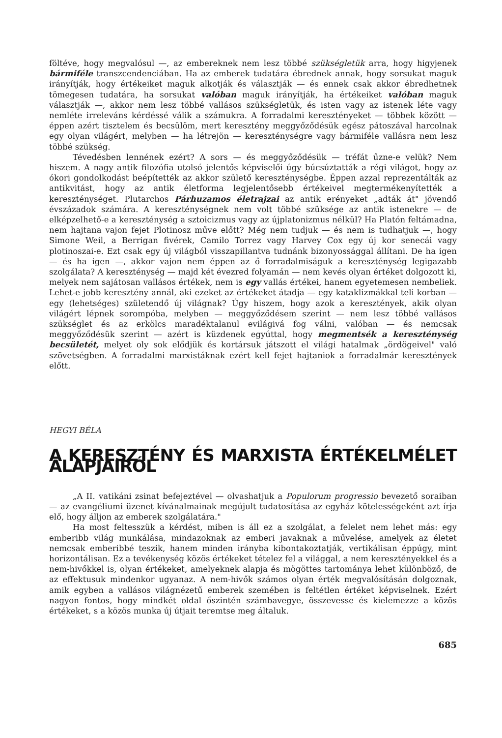föltéve, hogy megvalósul —, az embereknek nem lesz többé szükségletük arra, hogy higyjenek bármiféle transzcendenciában. Ha az emberek tudatára ébrednek annak, hogy sorsukat maguk irányítják, hogy értékeiket maguk alkotják és választják — és ennek csak akkor ébredhetnek tömegesen tudatára, ha sorsukat valóban maguk irányítják, ha értékeiket valóban maguk választják —, akkor nem lesz többé vallásos szükségletük, és isten vagy az istenek léte vagy nemléte irreleváns kérdéssé válik a számukra. A forradalmi keresztényeket — többek között — éppen azért tisztelem és becsülöm, mert keresztény meggyőződésük egész pátoszával harcolnak egy olyan világért, melyben — ha létrejön — kereszténységre vagy bármiféle vallásra nem lesz többé szükség.
Tévedésben lennének ezért? A sors — és meggyőződésük — tréfát űzne-e velük? Nem hiszem. A nagy antik filozófia utolsó jelentős képviselői úgy búcsúztatták a régi világot, hogy az ókori gondolkodást beépítették az akkor születő kereszténységbe. Éppen azzal reprezentálták az antikvitást, hogy az antik életforma legjelentősebb értékeivel megtermékenyítették a kereszténységet. Plutarchos Párhuzamos életrajzai az antik erényeket „adták át" jövendő évszázadok számára. A kereszténységnek nem volt többé szüksége az antik istenekre — de elképzelhető-e a kereszténység a sztoicizmus vagy az újplatonizmus nélkül? Ha Platón feltámadna, nem hajtana vajon fejet Plotinosz műve előtt? Még nem tudjuk — és nem is tudhatjuk —, hogy Simone Weil, a Berrigan fivérek, Camilo Torrez vagy Harvey Cox egy új kor senecái vagy plotinoszai-e. Ezt csak egy új világból visszapillantva tudnánk bizonyossággal állítani. De ha igen — és ha igen —, akkor vajon nem éppen az ő forradalmiságuk a kereszténység legigazabb szolgálata? A kereszténység — majd két évezred folyamán — nem kevés olyan értéket dolgozott ki, melyek nem sajátosan vallásos értékek, nem is egy vallás értékei, hanem egyetemesen nembeliek. Lehet-e jobb keresztény annál, aki ezeket az értékeket átadja — egy kataklizmákkal teli korban — egy (lehetséges) születendő új világnak? Úgy hiszem, hogy azok a keresztények, akik olyan világért lépnek sorompóba, melyben — meggyőződésem szerint — nem lesz többé vallásos szükséglet és az erkölcs maradéktalanul evilágivá fog válni, valóban — és nemcsak meggyőződésük szerint — azért is küzdenek egyúttal, hogy megmentsék a kereszténység becsületét, melyet oly sok elődjük és kortársuk játszott el világi hatalmak „ördögeivel" való szövetségben. A forradalmi marxistáknak ezért kell fejet hajtaniok a forradalmár keresztények előtt.
HEGYI BÉLA
A KERESZTÉNY ÉS MARXISTA ÉRTÉKELMÉLET ALAPJAIRÓL
„A II. vatikáni zsinat befejeztével — olvashatjuk a Populorum progressio bevezető soraiban — az evangéliumi üzenet kívánalmainak megújult tudatosítása az egyház kötelességeként azt írja elő, hogy álljon az emberek szolgálatára."
Ha most feltesszük a kérdést, miben is áll ez a szolgálat, a felelet nem lehet más: egy emberibb világ munkálása, mindazoknak az emberi javaknak a művelése, amelyek az életet nemcsak emberibbé teszik, hanem minden irányba kibontakoztatják, vertikálisan éppúgy, mint horizontálisan. Ez a tevékenység közös értékeket tételez fel a világgal, a nem keresztényekkel és a nem-hivőkkel is, olyan értékeket, amelyeknek alapja és mögöttes tartománya lehet különböző, de az effektusuk mindenkor ugyanaz. A nem-hivők számos olyan érték megvalósításán dolgoznak, amik egyben a vallásos világnézetű emberek szemében is feltétlen értéket képviselnek. Ezért nagyon fontos, hogy mindkét oldal őszintén számbavegye, összevesse és kielemezze a közös értékeket, s a közös munka új útjait teremtse meg általuk.
685